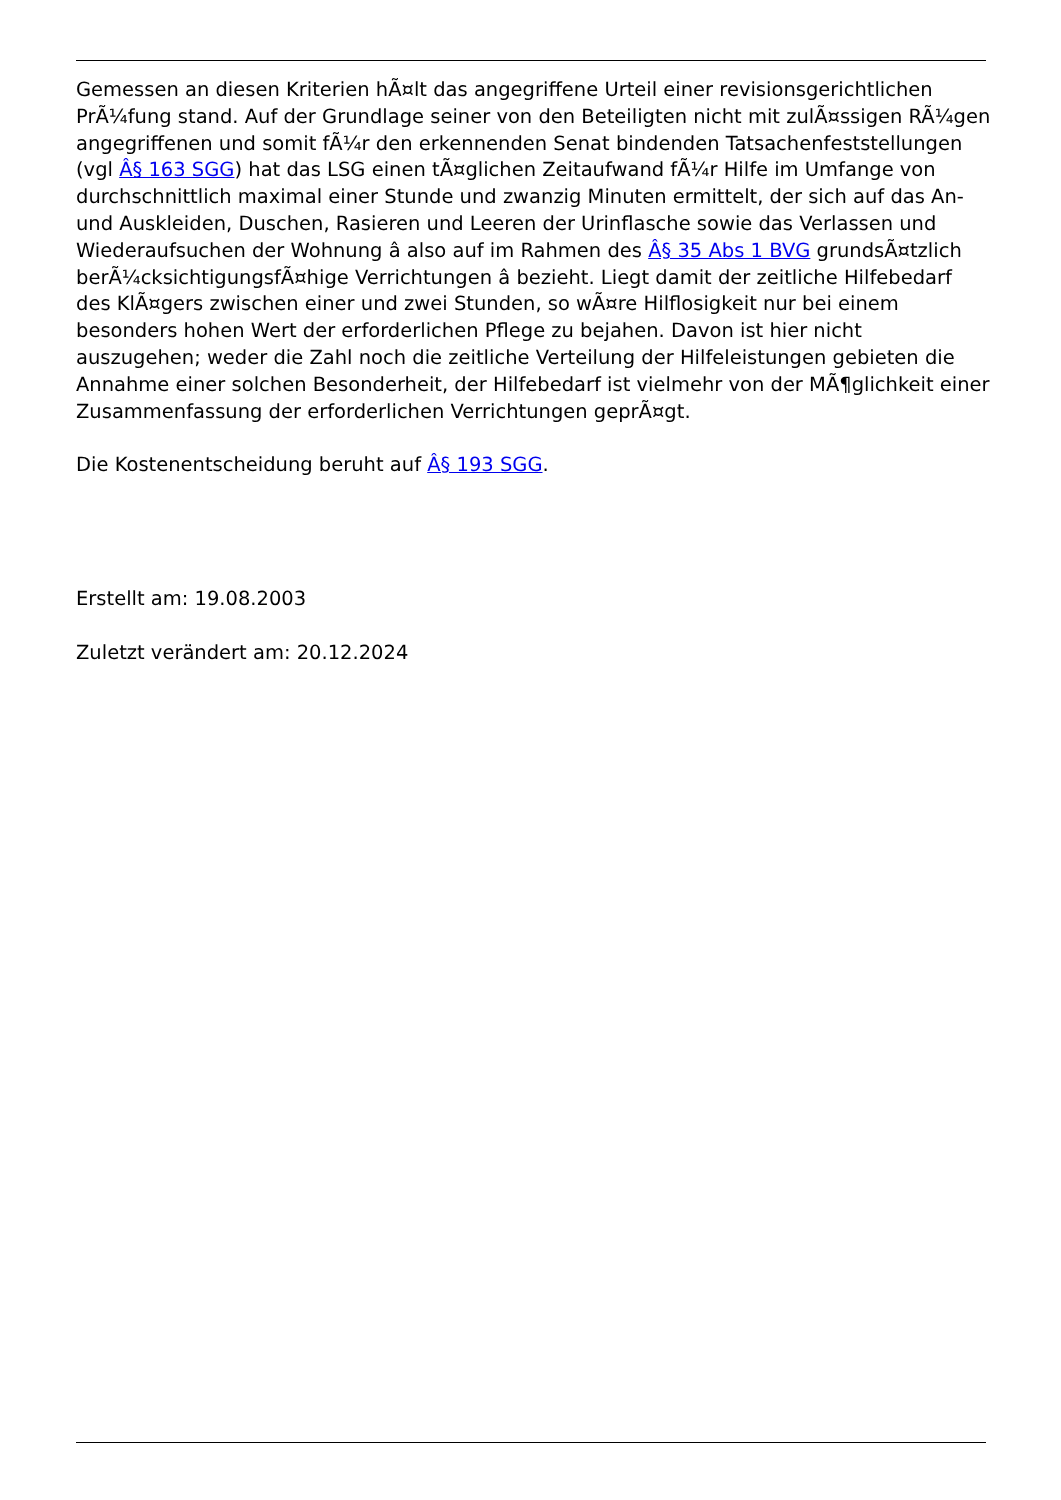Gemessen an diesen Kriterien hÃ¤lt das angegriffene Urteil einer revisionsgerichtlichen PrÃ¼fung stand. Auf der Grundlage seiner von den Beteiligten nicht mit zulÃ¤ssigen RÃ¼gen angegriffenen und somit fÃ¼r den erkennenden Senat bindenden Tatsachenfeststellungen (vgl Â§ 163 SGG) hat das LSG einen tÃ¤glichen Zeitaufwand fÃ¼r Hilfe im Umfange von durchschnittlich maximal einer Stunde und zwanzig Minuten ermittelt, der sich auf das An- und Auskleiden, Duschen, Rasieren und Leeren der Urinflasche sowie das Verlassen und Wiederaufsuchen der Wohnung â also auf im Rahmen des Â§ 35 Abs 1 BVG grundsÃ¤tzlich berÃ¼cksichtigungsfÃ¤hige Verrichtungen â bezieht. Liegt damit der zeitliche Hilfebedarf des KlÃ¤gers zwischen einer und zwei Stunden, so wÃ¤re Hilflosigkeit nur bei einem besonders hohen Wert der erforderlichen Pflege zu bejahen. Davon ist hier nicht auszugehen; weder die Zahl noch die zeitliche Verteilung der Hilfeleistungen gebieten die Annahme einer solchen Besonderheit, der Hilfebedarf ist vielmehr von der MÃ¶glichkeit einer Zusammenfassung der erforderlichen Verrichtungen geprÃ¤gt.
Die Kostenentscheidung beruht auf Â§ 193 SGG.
Erstellt am: 19.08.2003
Zuletzt verändert am: 20.12.2024